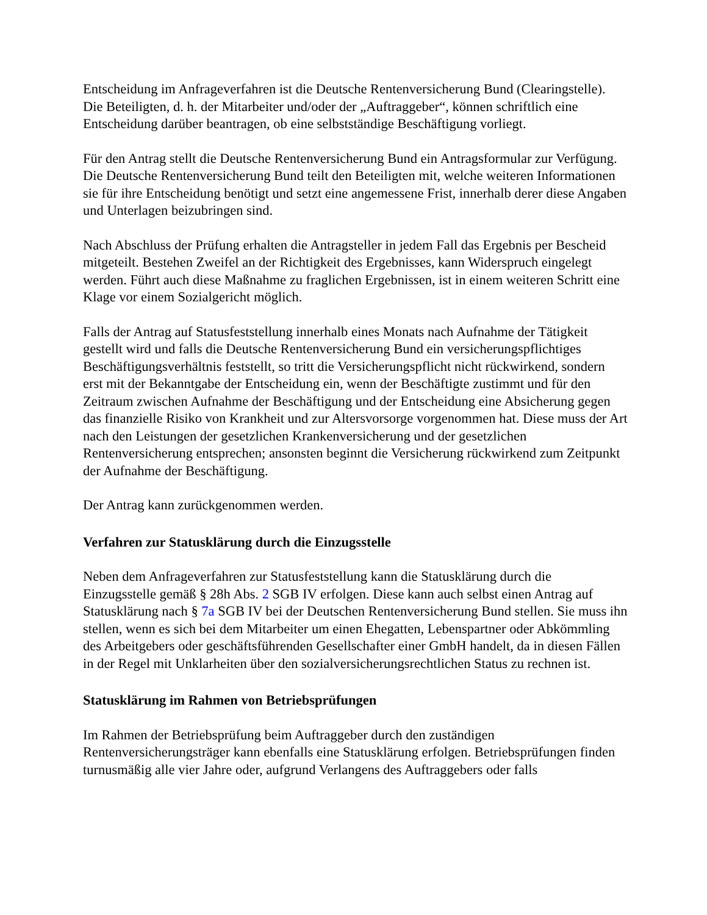Entscheidung im Anfrageverfahren ist die Deutsche Rentenversicherung Bund (Clearingstelle). Die Beteiligten, d. h. der Mitarbeiter und/oder der „Auftraggeber“, können schriftlich eine Entscheidung darüber beantragen, ob eine selbstständige Beschäftigung vorliegt.
Für den Antrag stellt die Deutsche Rentenversicherung Bund ein Antragsformular zur Verfügung. Die Deutsche Rentenversicherung Bund teilt den Beteiligten mit, welche weiteren Informationen sie für ihre Entscheidung benötigt und setzt eine angemessene Frist, innerhalb derer diese Angaben und Unterlagen beizubringen sind.
Nach Abschluss der Prüfung erhalten die Antragsteller in jedem Fall das Ergebnis per Bescheid mitgeteilt. Bestehen Zweifel an der Richtigkeit des Ergebnisses, kann Widerspruch eingelegt werden. Führt auch diese Maßnahme zu fraglichen Ergebnissen, ist in einem weiteren Schritt eine Klage vor einem Sozialgericht möglich.
Falls der Antrag auf Statusfeststellung innerhalb eines Monats nach Aufnahme der Tätigkeit gestellt wird und falls die Deutsche Rentenversicherung Bund ein versicherungspflichtiges Beschäftigungsverhältnis feststellt, so tritt die Versicherungspflicht nicht rückwirkend, sondern erst mit der Bekanntgabe der Entscheidung ein, wenn der Beschäftigte zustimmt und für den Zeitraum zwischen Aufnahme der Beschäftigung und der Entscheidung eine Absicherung gegen das finanzielle Risiko von Krankheit und zur Altersvorsorge vorgenommen hat. Diese muss der Art nach den Leistungen der gesetzlichen Krankenversicherung und der gesetzlichen Rentenversicherung entsprechen; ansonsten beginnt die Versicherung rückwirkend zum Zeitpunkt der Aufnahme der Beschäftigung.
Der Antrag kann zurückgenommen werden.
Verfahren zur Statusklärung durch die Einzugsstelle
Neben dem Anfrageverfahren zur Statusfeststellung kann die Statusklärung durch die Einzugsstelle gemäß § 28h Abs. 2 SGB IV erfolgen. Diese kann auch selbst einen Antrag auf Statusklärung nach § 7a SGB IV bei der Deutschen Rentenversicherung Bund stellen. Sie muss ihn stellen, wenn es sich bei dem Mitarbeiter um einen Ehegatten, Lebenspartner oder Abkömmling des Arbeitgebers oder geschäftsführenden Gesellschafter einer GmbH handelt, da in diesen Fällen in der Regel mit Unklarheiten über den sozialversicherungsrechtlichen Status zu rechnen ist.
Statusklärung im Rahmen von Betriebsprüfungen
Im Rahmen der Betriebsprüfung beim Auftraggeber durch den zuständigen Rentenversicherungsträger kann ebenfalls eine Statusklärung erfolgen. Betriebsprüfungen finden turnusmäßig alle vier Jahre oder, aufgrund Verlangens des Auftraggebers oder falls